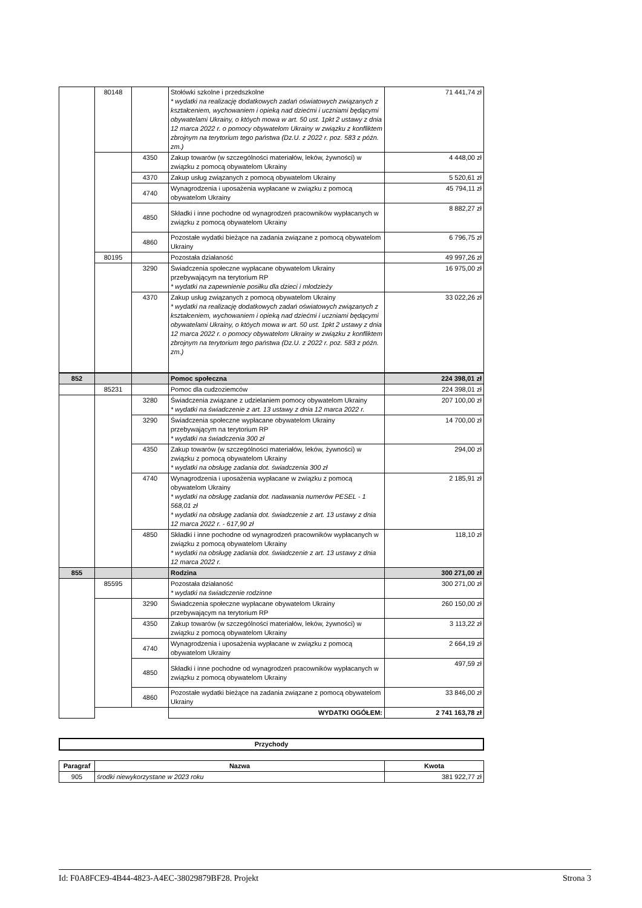| | 80148 | | Stołówki szkolne i przedszkolne * wydatki na realizację dodatkowych zadań oświatowych związanych z kształceniem, wychowaniem i opieką nad dziećmi i uczniami będącymi obywatelami Ukrainy, o któych mowa w art. 50 ust. 1pkt 2 ustawy z dnia 12 marca 2022 r. o pomocy obywatelom Ukrainy w związku z konfliktem zbrojnym na terytorium tego państwa (Dz.U. z 2022 r. poz. 583 z późn. zm.) | 71 441,74 zł |
| | | 4350 | Zakup towarów (w szczególności materiałów, leków, żywności) w związku z pomocą obywatelom Ukrainy | 4 448,00 zł |
| | | 4370 | Zakup usług związanych z pomocą obywatelom Ukrainy | 5 520,61 zł |
| | | 4740 | Wynagrodzenia i uposażenia wypłacane w związku z pomocą obywatelom Ukrainy | 45 794,11 zł |
| | | 4850 | Składki i inne pochodne od wynagrodzeń pracowników wypłacanych w związku z pomocą obywatelom Ukrainy | 8 882,27 zł |
| | | 4860 | Pozostałe wydatki bieżące na zadania związane z pomocą obywatelom Ukrainy | 6 796,75 zł |
| | 80195 | | Pozostała działaność | 49 997,26 zł |
| | | 3290 | Świadczenia społeczne wypłacane obywatelom Ukrainy przebywającym na terytorium RP * wydatki na zapewnienie posiłku dla dzieci i młodzieży | 16 975,00 zł |
| | | 4370 | Zakup usług związanych z pomocą obywatelom Ukrainy * wydatki na realizację dodatkowych zadań oświatowych związanych z kształceniem, wychowaniem i opieką nad dziećmi i uczniami będącymi obywatelami Ukrainy, o któych mowa w art. 50 ust. 1pkt 2 ustawy z dnia 12 marca 2022 r. o pomocy obywatelom Ukrainy w związku z konfliktem zbrojnym na terytorium tego państwa (Dz.U. z 2022 r. poz. 583 z późn. zm.) | 33 022,26 zł |
| 852 | | | Pomoc społeczna | 224 398,01 zł |
| | 85231 | | Pomoc dla cudzoziemców | 224 398,01 zł |
| | | 3280 | Świadczenia związane z udzielaniem pomocy obywatelom Ukrainy * wydatki na świadczenie z art. 13 ustawy z dnia 12 marca 2022 r. | 207 100,00 zł |
| | | 3290 | Świadczenia społeczne wypłacane obywatelom Ukrainy przebywającym na terytorium RP * wydatki na świadczenia 300 zł | 14 700,00 zł |
| | | 4350 | Zakup towarów (w szczególności materiałów, leków, żywności) w związku z pomocą obywatelom Ukrainy * wydatki na obsługę zadania dot. świadczenia 300 zł | 294,00 zł |
| | | 4740 | Wynagrodzenia i uposażenia wypłacane w związku z pomocą obywatelom Ukrainy * wydatki na obsługę zadania dot. nadawania numerów PESEL - 1 568,01 zł * wydatki na obsługę zadania dot. świadczenie z art. 13 ustawy z dnia 12 marca 2022 r. - 617,90 zł | 2 185,91 zł |
| | | 4850 | Składki i inne pochodne od wynagrodzeń pracowników wypłacanych w związku z pomocą obywatelom Ukrainy * wydatki na obsługę zadania dot. świadczenie z art. 13 ustawy z dnia 12 marca 2022 r. | 118,10 zł |
| 855 | | | Rodzina | 300 271,00 zł |
| | 85595 | | Pozostała działaność * wydatki na świadczenie rodzinne | 300 271,00 zł |
| | | 3290 | Świadczenia społeczne wypłacane obywatelom Ukrainy przebywającym na terytorium RP | 260 150,00 zł |
| | | 4350 | Zakup towarów (w szczególności materiałów, leków, żywności) w związku z pomocą obywatelom Ukrainy | 3 113,22 zł |
| | | 4740 | Wynagrodzenia i uposażenia wypłacane w związku z pomocą obywatelom Ukrainy | 2 664,19 zł |
| | | 4850 | Składki i inne pochodne od wynagrodzeń pracowników wypłacanych w związku z pomocą obywatelom Ukrainy | 497,59 zł |
| | | 4860 | Pozostałe wydatki bieżące na zadania związane z pomocą obywatelom Ukrainy | 33 846,00 zł |
| | | | WYDATKI OGÓŁEM: | 2 741 163,78 zł |
| Przychody |
| --- |
| Paragraf | Nazwa | Kwota |
| --- | --- | --- |
| 905 | środki niewykorzystane w 2023 roku | 381 922,77 zł |
Id: F0A8FCE9-4B44-4823-A4EC-38029879BF28. Projekt Strona 3